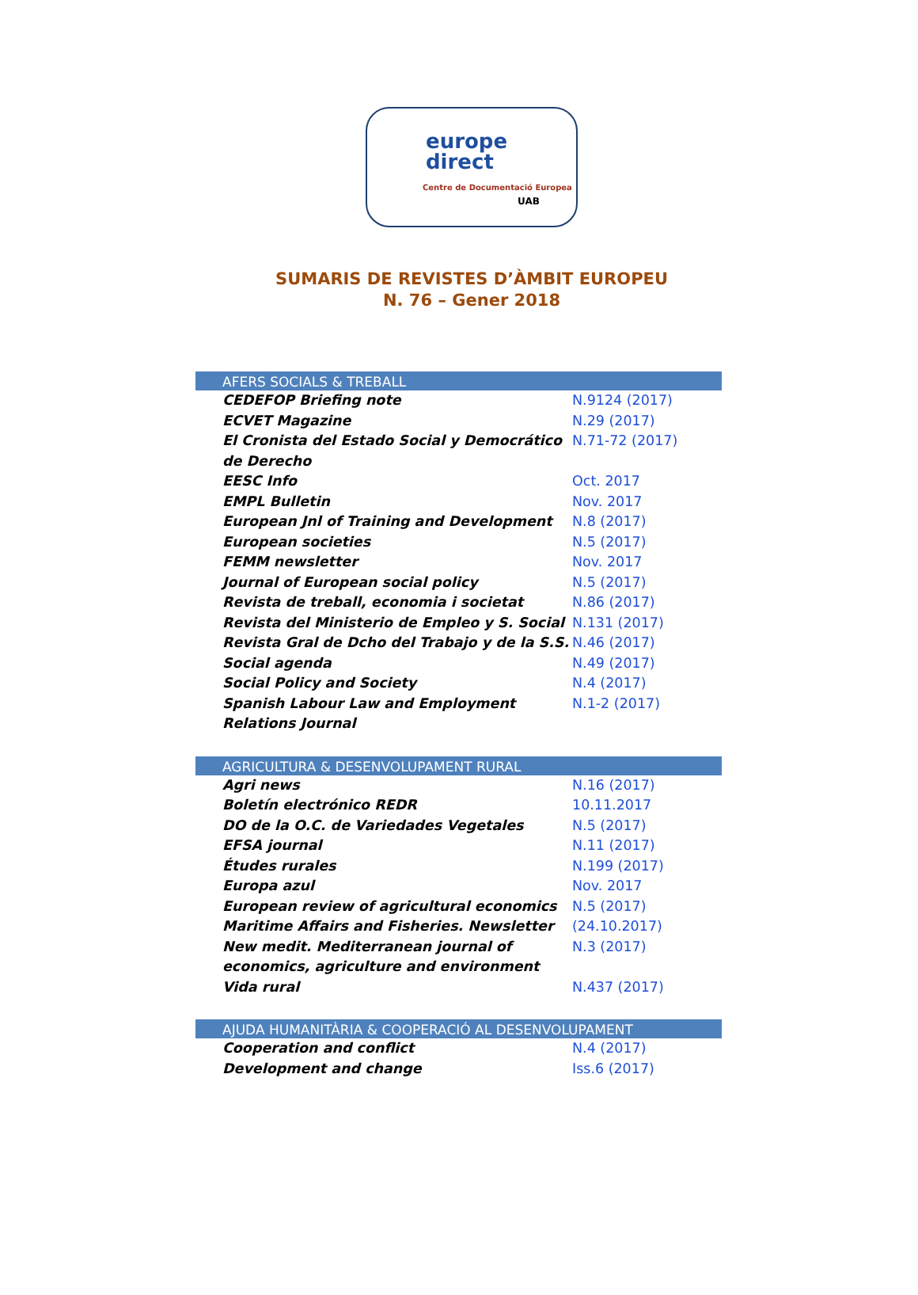europe
direct
Centre de Documentació Europea
UAB
SUMARIS DE REVISTES D’ÀMBIT EUROPEU
N. 76 – Gener 2018
| AFERS SOCIALS & TREBALL | |
| --- | --- |
| CEDEFOP Briefing note | N.9124 (2017) |
| ECVET Magazine | N.29 (2017) |
| El Cronista del Estado Social y Democrático de Derecho | N.71-72 (2017) |
| EESC Info | Oct. 2017 |
| EMPL Bulletin | Nov. 2017 |
| European Jnl of Training and Development | N.8 (2017) |
| European societies | N.5 (2017) |
| FEMM newsletter | Nov. 2017 |
| Journal of European social policy | N.5 (2017) |
| Revista de treball, economia i societat | N.86 (2017) |
| Revista del Ministerio de Empleo y S. Social | N.131 (2017) |
| Revista Gral de Dcho del Trabajo y de la S.S. | N.46 (2017) |
| Social agenda | N.49 (2017) |
| Social Policy and Society | N.4 (2017) |
| Spanish Labour Law and Employment Relations Journal | N.1-2 (2017) |
| AGRICULTURA & DESENVOLUPAMENT RURAL | |
| Agri news | N.16 (2017) |
| Boletín electrónico REDR | 10.11.2017 |
| DO de la O.C. de Variedades Vegetales | N.5 (2017) |
| EFSA journal | N.11 (2017) |
| Études rurales | N.199 (2017) |
| Europa azul | Nov. 2017 |
| European review of agricultural economics | N.5 (2017) |
| Maritime Affairs and Fisheries. Newsletter | (24.10.2017) |
| New medit. Mediterranean journal of economics, agriculture and environment | N.3 (2017) |
| Vida rural | N.437 (2017) |
| AJUDA HUMANITÀRIA & COOPERACIÓ AL DESENVOLUPAMENT | |
| Cooperation and conflict | N.4 (2017) |
| Development and change | Iss.6 (2017) |